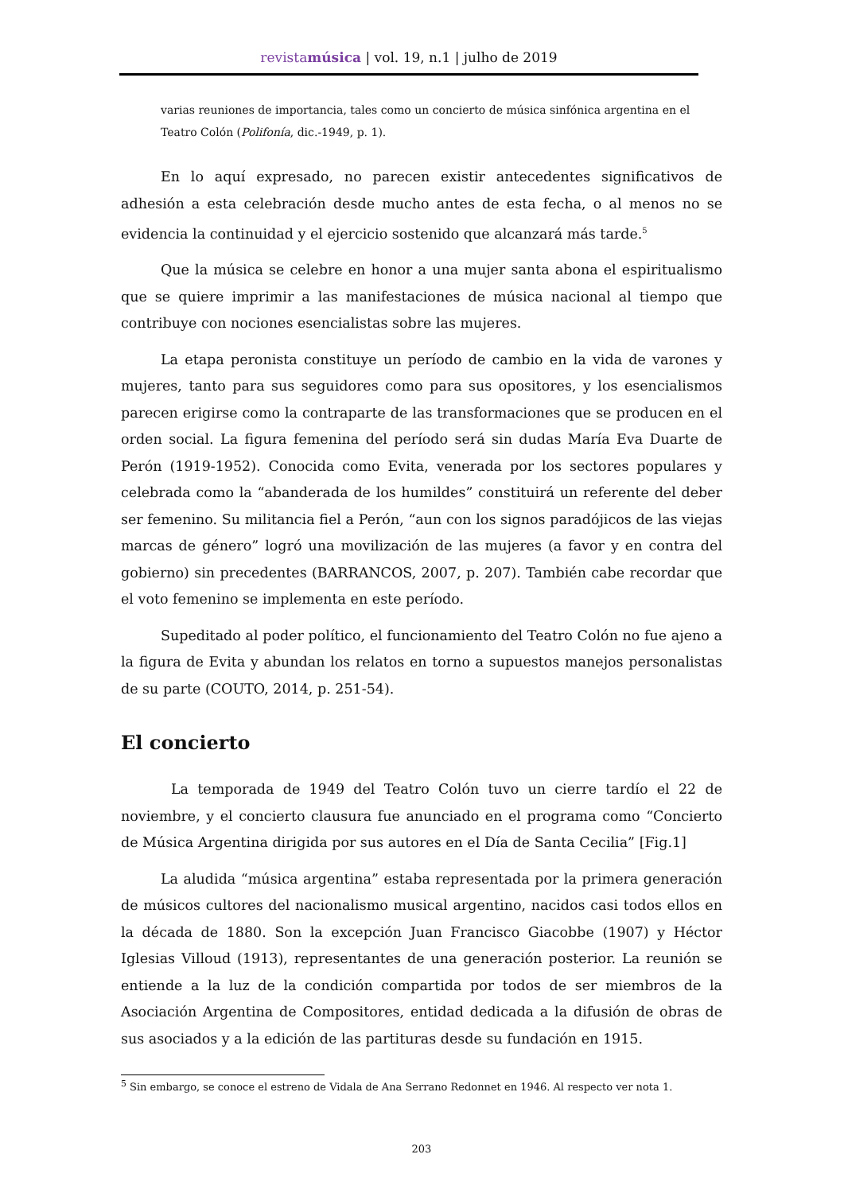revistamúsica | vol. 19, n.1 | julho de 2019
varias reuniones de importancia, tales como un concierto de música sinfónica argentina en el Teatro Colón (Polifonía, dic.-1949, p. 1).
En lo aquí expresado, no parecen existir antecedentes significativos de adhesión a esta celebración desde mucho antes de esta fecha, o al menos no se evidencia la continuidad y el ejercicio sostenido que alcanzará más tarde.<sup>5</sup>
Que la música se celebre en honor a una mujer santa abona el espiritualismo que se quiere imprimir a las manifestaciones de música nacional al tiempo que contribuye con nociones esencialistas sobre las mujeres.
La etapa peronista constituye un período de cambio en la vida de varones y mujeres, tanto para sus seguidores como para sus opositores, y los esencialismos parecen erigirse como la contraparte de las transformaciones que se producen en el orden social. La figura femenina del período será sin dudas María Eva Duarte de Perón (1919-1952). Conocida como Evita, venerada por los sectores populares y celebrada como la “abanderada de los humildes” constituirá un referente del deber ser femenino. Su militancia fiel a Perón, “aun con los signos paradójicos de las viejas marcas de género” logró una movilización de las mujeres (a favor y en contra del gobierno) sin precedentes (BARRANCOS, 2007, p. 207). También cabe recordar que el voto femenino se implementa en este período.
Supeditado al poder político, el funcionamiento del Teatro Colón no fue ajeno a la figura de Evita y abundan los relatos en torno a supuestos manejos personalistas de su parte (COUTO, 2014, p. 251-54).
El concierto
La temporada de 1949 del Teatro Colón tuvo un cierre tardío el 22 de noviembre, y el concierto clausura fue anunciado en el programa como “Concierto de Música Argentina dirigida por sus autores en el Día de Santa Cecilia” [Fig.1]
La aludida “música argentina” estaba representada por la primera generación de músicos cultores del nacionalismo musical argentino, nacidos casi todos ellos en la década de 1880. Son la excepción Juan Francisco Giacobbe (1907) y Héctor Iglesias Villoud (1913), representantes de una generación posterior. La reunión se entiende a la luz de la condición compartida por todos de ser miembros de la Asociación Argentina de Compositores, entidad dedicada a la difusión de obras de sus asociados y a la edición de las partituras desde su fundación en 1915.
<sup>5</sup> Sin embargo, se conoce el estreno de Vidala de Ana Serrano Redonnet en 1946. Al respecto ver nota 1.
203